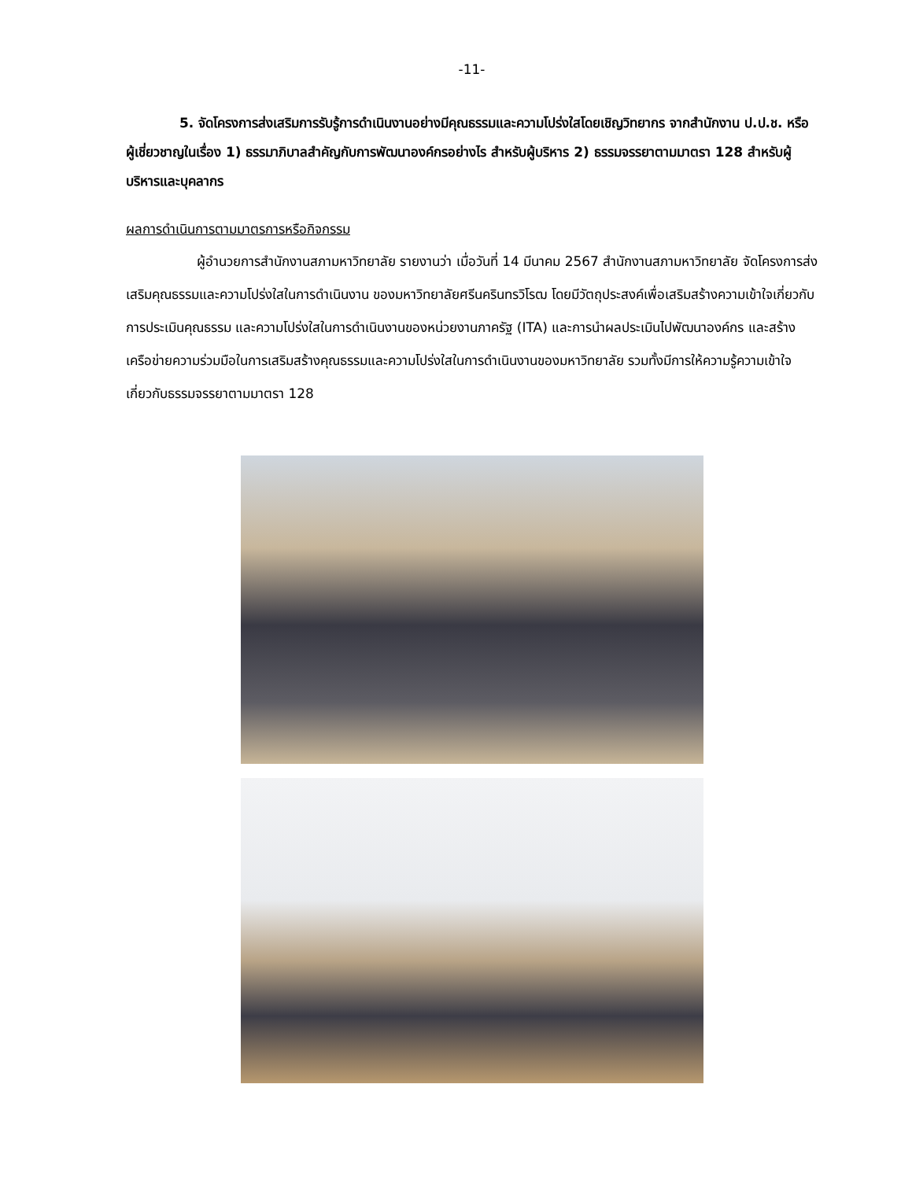-11-
5. จัดโครงการส่งเสริมการรับรู้การดำเนินงานอย่างมีคุณธรรมและความโปร่งใสโดยเชิญวิทยากร จากสำนักงาน ป.ป.ช. หรือผู้เชี่ยวชาญในเรื่อง 1) ธรรมาภิบาลสำคัญกับการพัฒนาองค์กรอย่างไร สำหรับผู้บริหาร 2) ธรรมจรรยาตามมาตรา 128 สำหรับผู้บริหารและบุคลากร
ผลการดำเนินการตามมาตรการหรือกิจกรรม
ผู้อำนวยการสำนักงานสภามหาวิทยาลัย รายงานว่า เมื่อวันที่ 14 มีนาคม 2567 สำนักงานสภามหาวิทยาลัย จัดโครงการส่งเสริมคุณธรรมและความโปร่งใสในการดำเนินงาน ของมหาวิทยาลัยศรีนครินทรวิโรฒ โดยมีวัตถุประสงค์เพื่อเสริมสร้างความเข้าใจเกี่ยวกับการประเมินคุณธรรม และความโปร่งใสในการดำเนินงานของหน่วยงานภาครัฐ (ITA) และการนำผลประเมินไปพัฒนาองค์กร และสร้างเครือข่ายความร่วมมือในการเสริมสร้างคุณธรรมและความโปร่งใสในการดำเนินงานของมหาวิทยาลัย รวมทั้งมีการให้ความรู้ความเข้าใจเกี่ยวกับธรรมจรรยาตามมาตรา 128